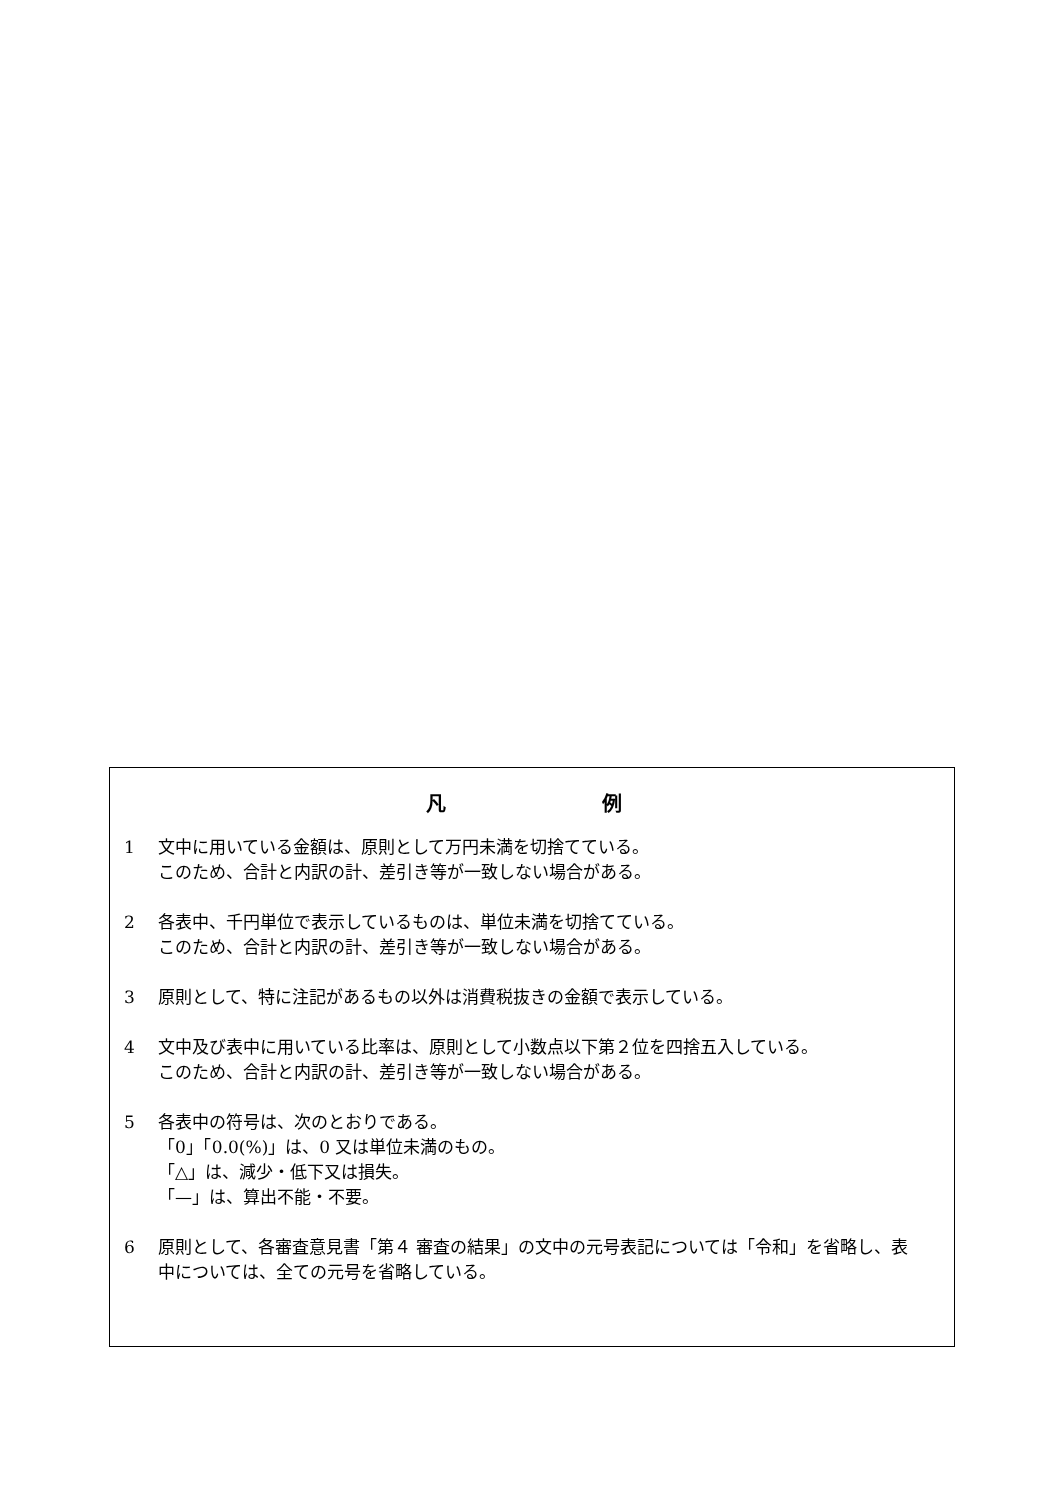凡 例
1 文中に用いている金額は、原則として万円未満を切捨てている。
このため、合計と内訳の計、差引き等が一致しない場合がある。
2 各表中、千円単位で表示しているものは、単位未満を切捨てている。
このため、合計と内訳の計、差引き等が一致しない場合がある。
3 原則として、特に注記があるもの以外は消費税抜きの金額で表示している。
4 文中及び表中に用いている比率は、原則として小数点以下第２位を四捨五入している。
このため、合計と内訳の計、差引き等が一致しない場合がある。
5 各表中の符号は、次のとおりである。
「0」「0.0(%)」は、0 又は単位未満のもの。
「△」は、減少・低下又は損失。
「—」は、算出不能・不要。
6 原則として、各審査意見書「第４ 審査の結果」の文中の元号表記については「令和」を省略し、表中については、全ての元号を省略している。